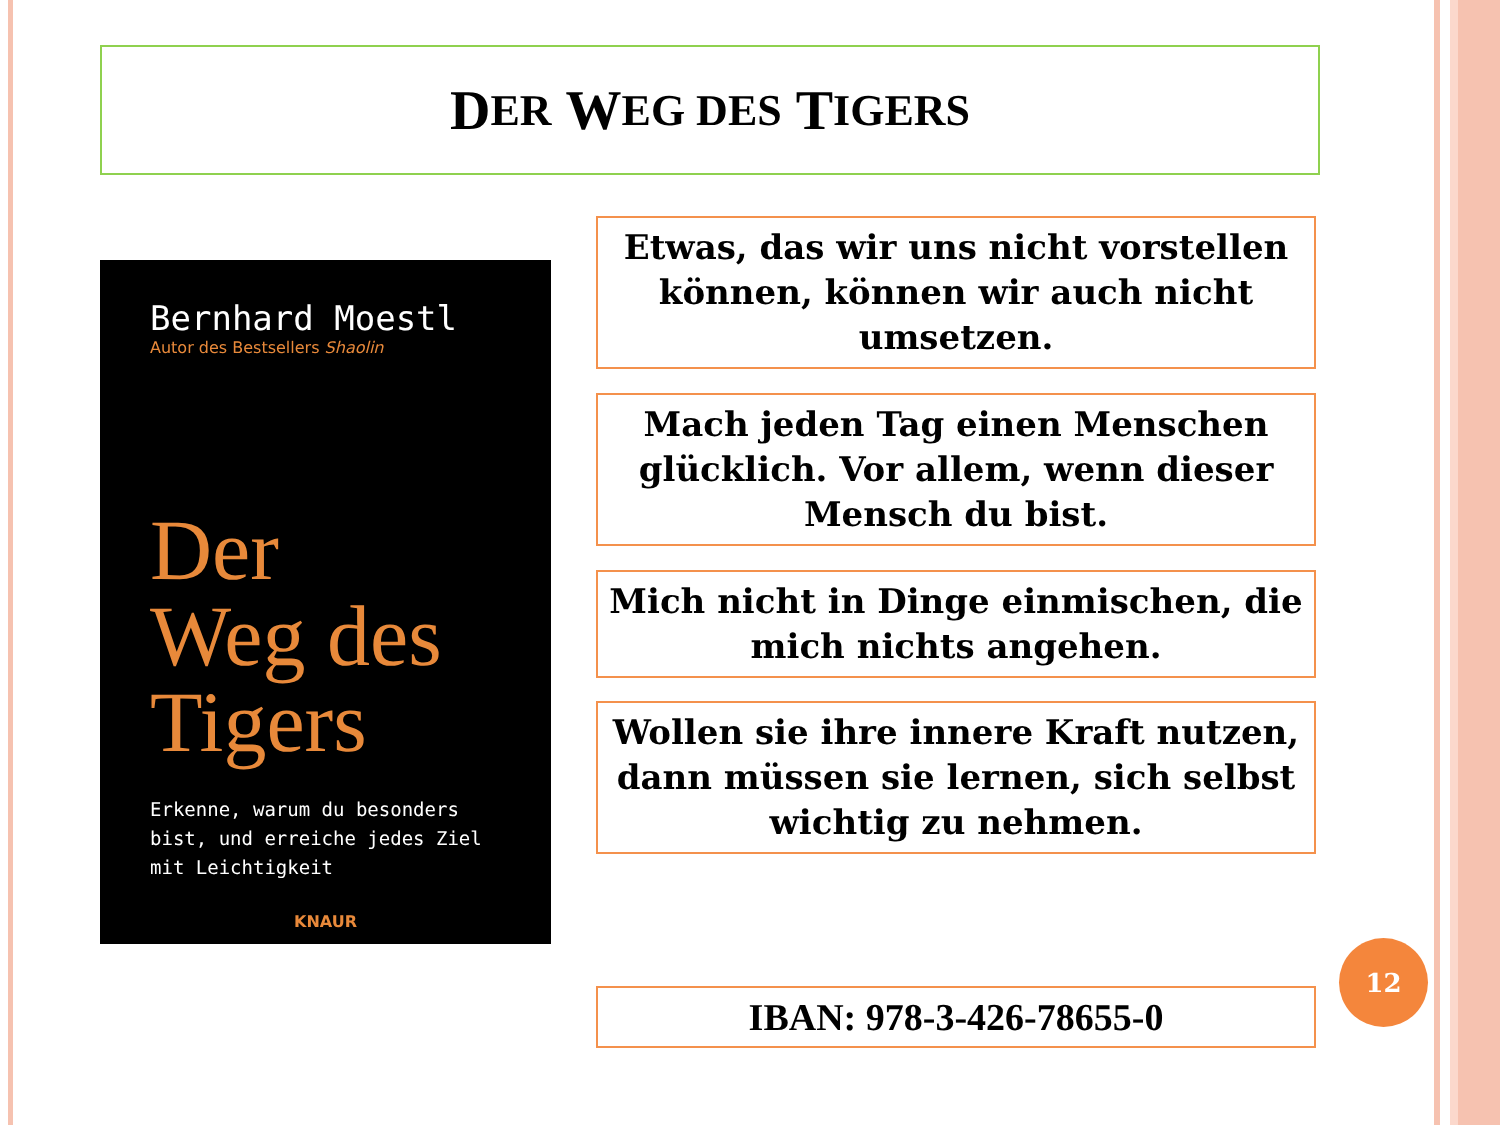D ER W EG DES T IGERS
Bernhard Moestl
Autor des Bestsellers Shaolin
Der
Weg des
Tigers
Erkenne, warum du besonders bist, und erreiche jedes Ziel mit Leichtigkeit
KNAUR
Etwas, das wir uns nicht vorstellen können, können wir auch nicht umsetzen.
Mach jeden Tag einen Menschen glücklich. Vor allem, wenn dieser Mensch du bist.
Mich nicht in Dinge einmischen, die mich nichts angehen.
Wollen sie ihre innere Kraft nutzen, dann müssen sie lernen, sich selbst wichtig zu nehmen.
IBAN: 978-3-426-78655-0
12